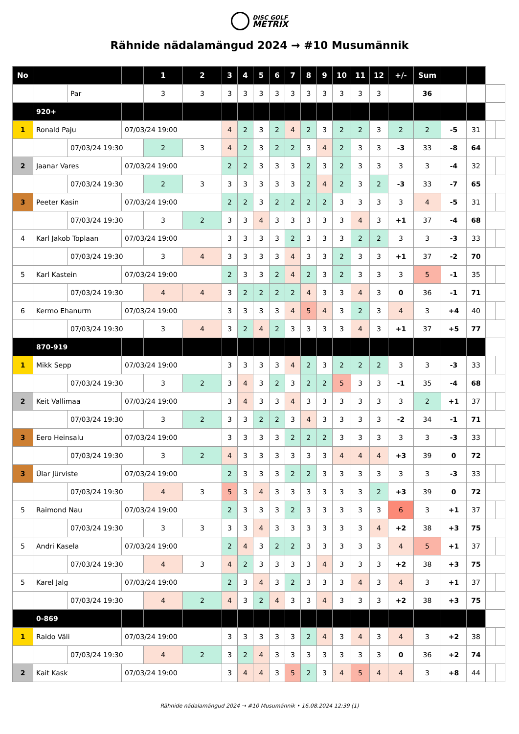DISC GOLF
METRIX
Rähnide nädalamängud 2024 → #10 Musumännik
| No | | | | 1 | 2 | 3 | 4 | 5 | 6 | 7 | 8 | 9 | 10 | 11 | 12 | +/- | Sum | | | | |
| | | Par | | 3 | 3 | 3 | 3 | 3 | 3 | 3 | 3 | 3 | 3 | 3 | 3 | | 36 | | | | |
| | 920+ | | | | | | | | | | | | | | | | | | | | |
| 1 | Ronald Paju | | 07/03/24 19:00 | | | 4 | 2 | 3 | 2 | 4 | 2 | 3 | 2 | 2 | 3 | 2 | 2 | -5 | 31 | | |
| | | 07/03/24 19:30 | | 2 | 3 | 4 | 2 | 3 | 2 | 2 | 3 | 4 | 2 | 3 | 3 | -3 | 33 | -8 | 64 | | |
| 2 | Jaanar Vares | | 07/03/24 19:00 | | | 2 | 2 | 3 | 3 | 3 | 2 | 3 | 2 | 3 | 3 | 3 | 3 | -4 | 32 | | |
| | | 07/03/24 19:30 | | 2 | 3 | 3 | 3 | 3 | 3 | 3 | 2 | 4 | 2 | 3 | 2 | -3 | 33 | -7 | 65 | | |
| 3 | Peeter Kasin | | 07/03/24 19:00 | | | 2 | 2 | 3 | 2 | 2 | 2 | 2 | 3 | 3 | 3 | 3 | 4 | -5 | 31 | | |
| | | 07/03/24 19:30 | | 3 | 2 | 3 | 3 | 4 | 3 | 3 | 3 | 3 | 3 | 4 | 3 | +1 | 37 | -4 | 68 | | |
| 4 | Karl Jakob Toplaan | | 07/03/24 19:00 | | | 3 | 3 | 3 | 3 | 2 | 3 | 3 | 3 | 2 | 2 | 3 | 3 | -3 | 33 | | |
| | | 07/03/24 19:30 | | 3 | 4 | 3 | 3 | 3 | 3 | 4 | 3 | 3 | 2 | 3 | 3 | +1 | 37 | -2 | 70 | | |
| 5 | Karl Kastein | | 07/03/24 19:00 | | | 2 | 3 | 3 | 2 | 4 | 2 | 3 | 2 | 3 | 3 | 3 | 5 | -1 | 35 | | |
| | | 07/03/24 19:30 | | 4 | 4 | 3 | 2 | 2 | 2 | 2 | 4 | 3 | 3 | 4 | 3 | 0 | 36 | -1 | 71 | | |
| 6 | Kermo Ehanurm | | 07/03/24 19:00 | | | 3 | 3 | 3 | 3 | 4 | 5 | 4 | 3 | 2 | 3 | 4 | 3 | +4 | 40 | | |
| | | 07/03/24 19:30 | | 3 | 4 | 3 | 2 | 4 | 2 | 3 | 3 | 3 | 3 | 4 | 3 | +1 | 37 | +5 | 77 | | |
| | 870-919 | | | | | | | | | | | | | | | | | | | | |
| 1 | Mikk Sepp | | 07/03/24 19:00 | | | 3 | 3 | 3 | 3 | 4 | 2 | 3 | 2 | 2 | 2 | 3 | 3 | -3 | 33 | | |
| | | 07/03/24 19:30 | | 3 | 2 | 3 | 4 | 3 | 2 | 3 | 2 | 2 | 5 | 3 | 3 | -1 | 35 | -4 | 68 | | |
| 2 | Keit Vallimaa | | 07/03/24 19:00 | | | 3 | 4 | 3 | 3 | 4 | 3 | 3 | 3 | 3 | 3 | 3 | 2 | +1 | 37 | | |
| | | 07/03/24 19:30 | | 3 | 2 | 3 | 3 | 2 | 2 | 3 | 4 | 3 | 3 | 3 | 3 | -2 | 34 | -1 | 71 | | |
| 3 | Eero Heinsalu | | 07/03/24 19:00 | | | 3 | 3 | 3 | 3 | 2 | 2 | 2 | 3 | 3 | 3 | 3 | 3 | -3 | 33 | | |
| | | 07/03/24 19:30 | | 3 | 2 | 4 | 3 | 3 | 3 | 3 | 3 | 3 | 4 | 4 | 4 | +3 | 39 | 0 | 72 | | |
| 3 | Ülar Jürviste | | 07/03/24 19:00 | | | 2 | 3 | 3 | 3 | 2 | 2 | 3 | 3 | 3 | 3 | 3 | 3 | -3 | 33 | | |
| | | 07/03/24 19:30 | | 4 | 3 | 5 | 3 | 4 | 3 | 3 | 3 | 3 | 3 | 3 | 2 | +3 | 39 | 0 | 72 | | |
| 5 | Raimond Nau | | 07/03/24 19:00 | | | 2 | 3 | 3 | 3 | 2 | 3 | 3 | 3 | 3 | 3 | 6 | 3 | +1 | 37 | | |
| | | 07/03/24 19:30 | | 3 | 3 | 3 | 3 | 4 | 3 | 3 | 3 | 3 | 3 | 3 | 4 | +2 | 38 | +3 | 75 | | |
| 5 | Andri Kasela | | 07/03/24 19:00 | | | 2 | 4 | 3 | 2 | 2 | 3 | 3 | 3 | 3 | 3 | 4 | 5 | +1 | 37 | | |
| | | 07/03/24 19:30 | | 4 | 3 | 4 | 2 | 3 | 3 | 3 | 3 | 4 | 3 | 3 | 3 | +2 | 38 | +3 | 75 | | |
| 5 | Karel Jalg | | 07/03/24 19:00 | | | 2 | 3 | 4 | 3 | 2 | 3 | 3 | 3 | 4 | 3 | 4 | 3 | +1 | 37 | | |
| | | 07/03/24 19:30 | | 4 | 2 | 4 | 3 | 2 | 4 | 3 | 3 | 4 | 3 | 3 | 3 | +2 | 38 | +3 | 75 | | |
| | 0-869 | | | | | | | | | | | | | | | | | | | | |
| 1 | Raido Väli | | 07/03/24 19:00 | | | 3 | 3 | 3 | 3 | 3 | 2 | 4 | 3 | 4 | 3 | 4 | 3 | +2 | 38 | | |
| | | 07/03/24 19:30 | | 4 | 2 | 3 | 2 | 4 | 3 | 3 | 3 | 3 | 3 | 3 | 3 | 0 | 36 | +2 | 74 | | |
| 2 | Kait Kask | | 07/03/24 19:00 | | | 3 | 4 | 4 | 3 | 5 | 2 | 3 | 4 | 5 | 4 | 4 | 3 | +8 | 44 | | |
Rähnide nädalamängud 2024 → #10 Musumännik • 16.08.2024 12:39 (1)